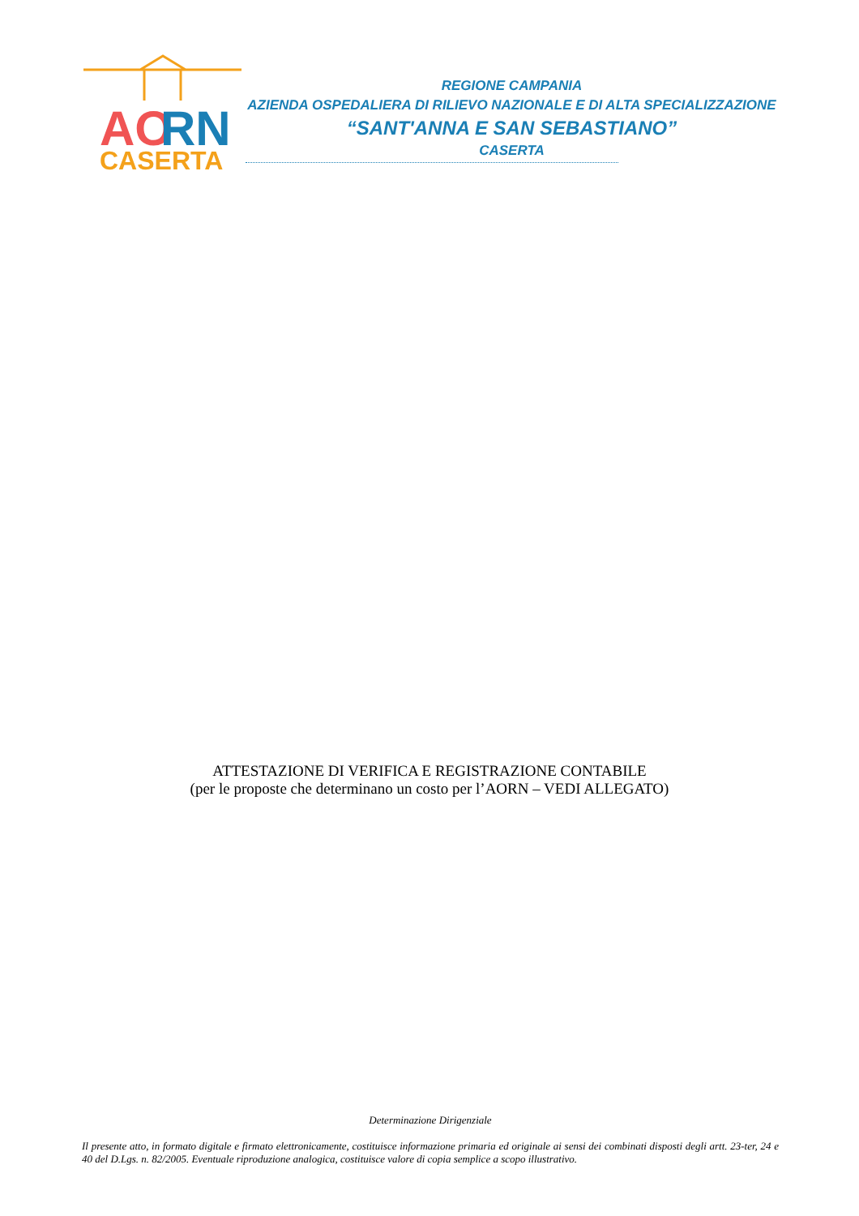AO
RN
CASERTA
REGIONE CAMPANIA
AZIENDA OSPEDALIERA DI RILIEVO NAZIONALE E DI ALTA SPECIALIZZAZIONE
“SANT'ANNA E SAN SEBASTIANO”
CASERTA
ATTESTAZIONE DI VERIFICA E REGISTRAZIONE CONTABILE
(per le proposte che determinano un costo per l’AORN – VEDI ALLEGATO)
Determinazione Dirigenziale
Il presente atto, in formato digitale e firmato elettronicamente, costituisce informazione primaria ed originale ai sensi dei combinati disposti degli artt. 23-ter, 24 e 40 del D.Lgs. n. 82/2005. Eventuale riproduzione analogica, costituisce valore di copia semplice a scopo illustrativo.